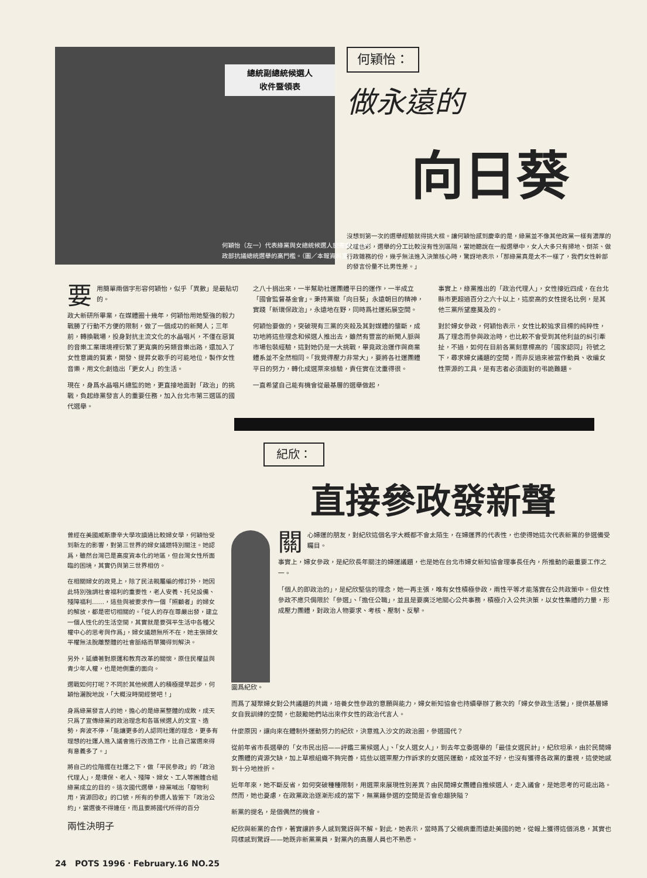總統副總統候選人
收件暨領表
何穎怡（左一）代表綠黨與女總統候選人施寄青共赴內政部抗議總統選舉的高門檻。（圖／本報資料室）
何穎怡：
做永遠的
向日葵
沒想到第一次的選舉經驗就得挑大樑。讓何穎怡感到慶幸的是，綠黨並不像其他政黨一樣有濃厚的父權色彩，選舉的分工比較沒有性別區隔，當她聽說在一般選舉中，女人大多只有掃地、倒茶、做行政雜務的份，幾乎無法進入決策核心時，驚訝地表示，「那綠黨真是太不一樣了，我們女性幹部的發言份量不比男性差。」
要用簡單兩個字形容何穎怡，似乎「異數」是最貼切的。
政大新研所畢業，在媒體圈十幾年，何穎怡用她堅強的毅力戰勝了行動不方便的限制，做了一個成功的新聞人；三年前，轉換戰場，投身對抗主流文化的水晶唱片，不僅在惡質的音樂工業環境裡衍繁了更寬廣的另類音樂出路，還加入了女性意識的質素，開發、提昇女歌手的可能地位，製作女性音樂，用文化創造出「更女人」的生活。
現在，身爲水晶唱片總監的她，更直接地面對「政治」的挑戰，負起綠黨發言人的重要任務，加入台北市第三選區的國代選舉。
之八十捐出來，一半幫助社運團體平日的運作，一半成立「國會監督基金會」。秉持黨徽「向日葵」永遠朝日的精神，實踐「新環保政治」，永遠地在野，同時爲社運拓展空間。
何穎怡要做的，突破現有三黨的夾殺及其對媒體的壟斷，成功地將這些理念和候選人推出去，雖然有豐富的新聞人脈與市場包裝經驗，這對她仍是一大挑戰，畢竟政治運作與商業體系並不全然相同。「我覺得壓力非常大」，要將各社運團體平日的努力，轉化成選票來檢驗，責任實在沈重得很。
一直希望自己能有機會從最基層的選舉做起，
事實上，綠黨推出的「政治代理人」，女性接近四成，在台北縣市更超過百分之六十以上，這麼高的女性提名比例，是其他三黨所望塵莫及的。
對於婦女參政，何穎怡表示，女性比較追求目標的純粹性，爲了理念而參與政治時，也比較不會受到其他利益的糾引牽扯，不過，如何在目前各黨刻意標高的「國家認同」符號之下，尋求婦女議題的空間，而非反過來被當作動員、收編女性票源的工具，是有志者必須面對的弔詭難題。
紀欣：
直接參政發新聲
曾經在美國威斯康辛大學攻讀過比較婦女學，何穎怡受到新左的影響，對第三世界的婦女議題特別關注。她認爲，雖然台灣已是高度資本化的地區，但台灣女性所面臨的困境，其實仍與第三世界相仿。
在相關婦女的政見上，除了民法親屬編的修訂外，她因此特別強調社會福利的重要性，老人安養、托兒設備、殘障福利……，這些與被要求作一個「照顧者」的婦女的解放，都是密切相關的。「從人的存在尊嚴出發，建立一個人性化的生活空間，其實就是要弭平生活中各種父權中心的思考與作爲」，婦女議題無所不在，她主張婦女平權無法脫離整體的社會脈絡而單獨得到解決。
另外，延續著對原運和教育改革的關懷，原住民權益與青少年人權，也是她側重的面向。
選戰如何打呢？不同於其他候選人的積極提早起步，何穎怡灑脫地說，「大概沒時間經營吧！」
身爲綠黨發言人的她，擔心的是綠黨整體的成敗，成天只爲了宣傳綠黨的政治理念和各區候選人的文宣、造勢，奔波不停，「能讓更多的人認同社運的理念，更多有理想的社運人進入議會進行改造工作，比自己當選來得有意義多了。」
將自己的位階擺在社運之下，做「平民參政」的「政治代理人」，是環保、老人、殘障、婦女、工人等團體合組綠黨成立的目的。這次國代選舉，綠黨喊出「廢物利用，資源回收」的口號，所有的參選人皆簽下「政治公約」，當選後不得連任，而且要將國代所得的百分
兩性決明子
關心婦運的朋友，對紀欣這個名字大概都不會太陌生，在婦運界的代表性，也使得她這次代表新黨的參選備受矚目。
事實上，婦女參政，是紀欣長年關注的婦運議題，也是她在台北市婦女新知協會理事長任內，所推動的最重要工作之一。
「個人的即政治的」，是紀欣堅信的理念，她一再主張，唯有女性積極參政，兩性平等才能落實在公共政策中。但女性參政不應只侷限於「參選」、「擔任公職」，並且是要廣泛地關心公共事務，積極介入公共決策，以女性集體的力量，形成壓力團體，對政治人物要求、考核、壓制、反擊。
圖爲紀欣。
而爲了凝聚婦女對公共議題的共識，培養女性參政的意願與能力，婦女新知協會也持續舉辦了數次的「婦女參政生活營」，提供基層婦女自我訓練的空間，也鼓勵她們站出來作女性的政治代言人。
什麼原因，讓向來在體制外運動努力的紀欣，決意進入沙文的政治圈，參選國代？
從前年省市長選舉的「女市民出招——評鑑三黨候選人」、「女人選女人」，到去年立委選舉的「最佳女選民計」，紀欣坦承，由於民間婦女團體的資源欠缺，加上草根組織不夠完善，這些以選票壓力作訴求的女選民運動，成效並不好，也沒有獲得各政黨的重視，這使她感到十分地挫折。
近年年來，她不斷反省，如何突破種種限制，用選票來展現性別差異？由民間婦女團體自推候選人，走入議會，是她思考的可能出路。然而，她也憂慮，在政黨政治逐漸形成的當下，無黨籍參選的空間是否會愈趨狹隘？
新黨的提名，是個偶然的機會。
紀欣與新黨的合作，著實讓許多人感到驚訝與不解。對此，她表示，當時爲了父親病重而遠赴美國的她，從報上獲得這個消息，其實也同樣感到驚訝——她既非新黨黨員，對黨內的高層人員也不熟悉。
24 POTS 1996．February.16 NO.25